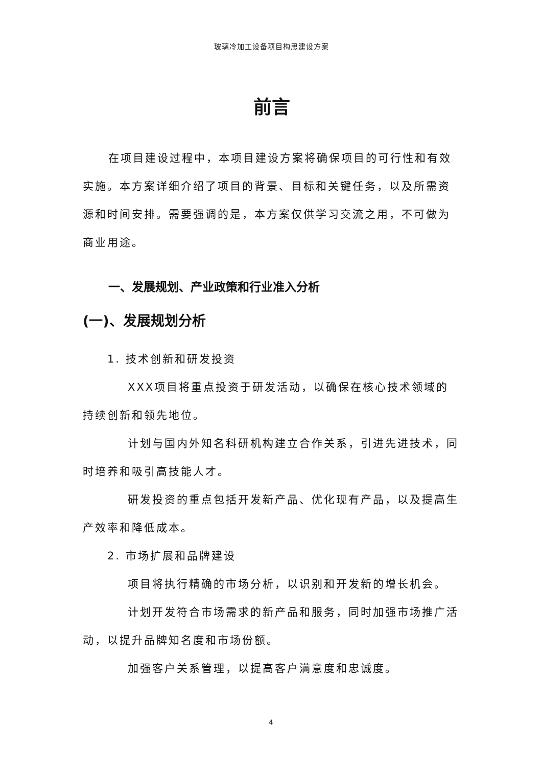玻璃冷加工设备项目构思建设方案
前言
在项目建设过程中，本项目建设方案将确保项目的可行性和有效实施。本方案详细介绍了项目的背景、目标和关键任务，以及所需资源和时间安排。需要强调的是，本方案仅供学习交流之用，不可做为商业用途。
一、发展规划、产业政策和行业准入分析
(一)、发展规划分析
1. 技术创新和研发投资
XXX项目将重点投资于研发活动，以确保在核心技术领域的持续创新和领先地位。
计划与国内外知名科研机构建立合作关系，引进先进技术，同时培养和吸引高技能人才。
研发投资的重点包括开发新产品、优化现有产品，以及提高生产效率和降低成本。
2. 市场扩展和品牌建设
项目将执行精确的市场分析，以识别和开发新的增长机会。
计划开发符合市场需求的新产品和服务，同时加强市场推广活动，以提升品牌知名度和市场份额。
加强客户关系管理，以提高客户满意度和忠诚度。
4